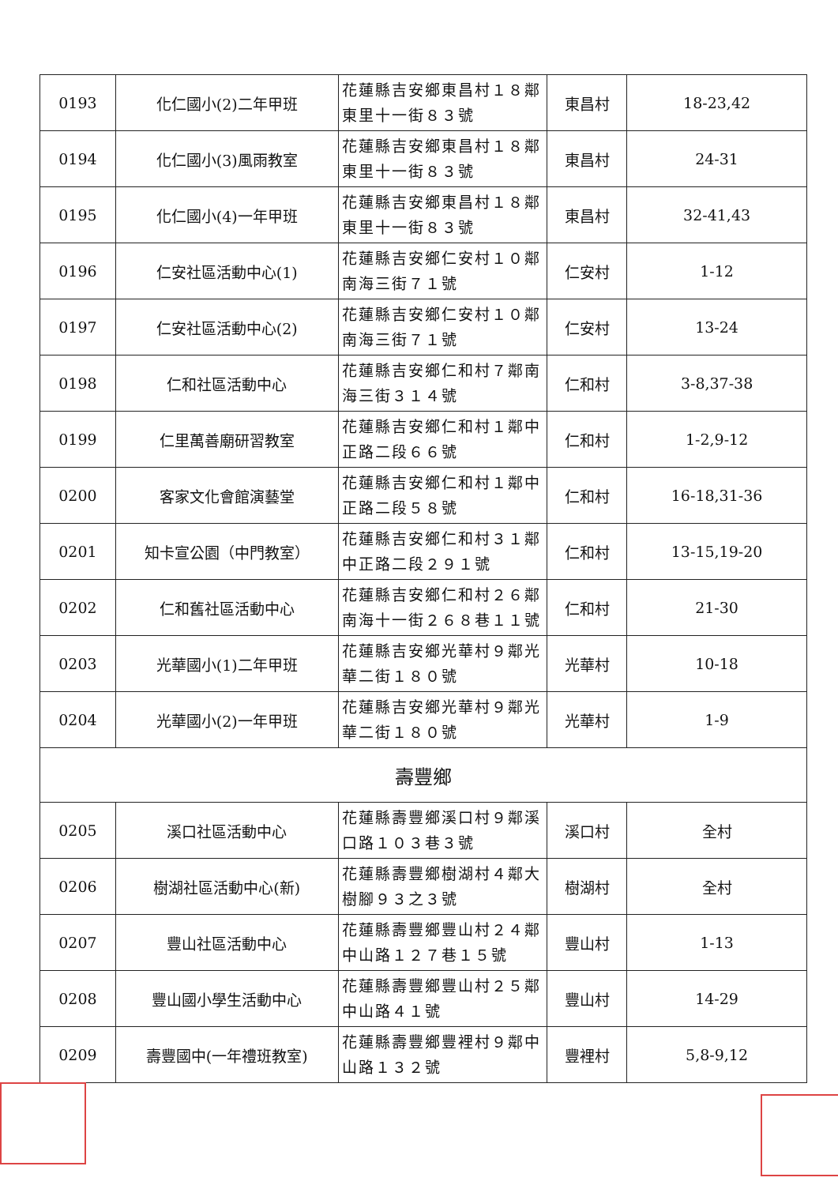| 0193 | 化仁國小(2)二年甲班 | 花蓮縣吉安鄉東昌村１８鄰東里十一街８３號 | 東昌村 | 18-23,42 |
| 0194 | 化仁國小(3)風雨教室 | 花蓮縣吉安鄉東昌村１８鄰東里十一街８３號 | 東昌村 | 24-31 |
| 0195 | 化仁國小(4)一年甲班 | 花蓮縣吉安鄉東昌村１８鄰東里十一街８３號 | 東昌村 | 32-41,43 |
| 0196 | 仁安社區活動中心(1) | 花蓮縣吉安鄉仁安村１０鄰南海三街７１號 | 仁安村 | 1-12 |
| 0197 | 仁安社區活動中心(2) | 花蓮縣吉安鄉仁安村１０鄰南海三街７１號 | 仁安村 | 13-24 |
| 0198 | 仁和社區活動中心 | 花蓮縣吉安鄉仁和村７鄰南海三街３１４號 | 仁和村 | 3-8,37-38 |
| 0199 | 仁里萬善廟研習教室 | 花蓮縣吉安鄉仁和村１鄰中正路二段６６號 | 仁和村 | 1-2,9-12 |
| 0200 | 客家文化會館演藝堂 | 花蓮縣吉安鄉仁和村１鄰中正路二段５８號 | 仁和村 | 16-18,31-36 |
| 0201 | 知卡宣公園（中門教室） | 花蓮縣吉安鄉仁和村３１鄰中正路二段２９１號 | 仁和村 | 13-15,19-20 |
| 0202 | 仁和舊社區活動中心 | 花蓮縣吉安鄉仁和村２６鄰南海十一街２６８巷１１號 | 仁和村 | 21-30 |
| 0203 | 光華國小(1)二年甲班 | 花蓮縣吉安鄉光華村９鄰光華二街１８０號 | 光華村 | 10-18 |
| 0204 | 光華國小(2)一年甲班 | 花蓮縣吉安鄉光華村９鄰光華二街１８０號 | 光華村 | 1-9 |
| 壽豐鄉 | | | | |
| 0205 | 溪口社區活動中心 | 花蓮縣壽豐鄉溪口村９鄰溪口路１０３巷３號 | 溪口村 | 全村 |
| 0206 | 樹湖社區活動中心(新) | 花蓮縣壽豐鄉樹湖村４鄰大樹腳９３之３號 | 樹湖村 | 全村 |
| 0207 | 豐山社區活動中心 | 花蓮縣壽豐鄉豐山村２４鄰中山路１２７巷１５號 | 豐山村 | 1-13 |
| 0208 | 豐山國小學生活動中心 | 花蓮縣壽豐鄉豐山村２５鄰中山路４１號 | 豐山村 | 14-29 |
| 0209 | 壽豐國中(一年禮班教室) | 花蓮縣壽豐鄉豐裡村９鄰中山路１３２號 | 豐裡村 | 5,8-9,12 |